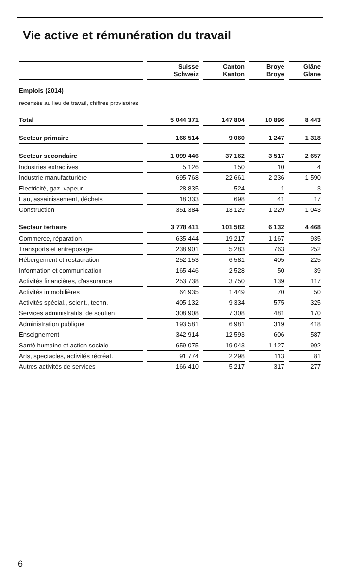Vie active et rémunération du travail
| | Suisse Schweiz | Canton Kanton | Broye Broye | Glâne Glane |
| --- | --- | --- | --- | --- |
| Emplois (2014) | | | | |
| recensés au lieu de travail, chiffres provisoires | | | | |
| Total | 5 044 371 | 147 804 | 10 896 | 8 443 |
| Secteur primaire | 166 514 | 9 060 | 1 247 | 1 318 |
| Secteur secondaire | 1 099 446 | 37 162 | 3 517 | 2 657 |
| Industries extractives | 5 126 | 150 | 10 | 4 |
| Industrie manufacturière | 695 768 | 22 661 | 2 236 | 1 590 |
| Electricité, gaz, vapeur | 28 835 | 524 | 1 | 3 |
| Eau, assainissement, déchets | 18 333 | 698 | 41 | 17 |
| Construction | 351 384 | 13 129 | 1 229 | 1 043 |
| Secteur tertiaire | 3 778 411 | 101 582 | 6 132 | 4 468 |
| Commerce, réparation | 635 444 | 19 217 | 1 167 | 935 |
| Transports et entreposage | 238 901 | 5 283 | 763 | 252 |
| Hébergement et restauration | 252 153 | 6 581 | 405 | 225 |
| Information et communication | 165 446 | 2 528 | 50 | 39 |
| Activités financières, d'assurance | 253 738 | 3 750 | 139 | 117 |
| Activités immobilières | 64 935 | 1 449 | 70 | 50 |
| Activités spécial., scient., techn. | 405 132 | 9 334 | 575 | 325 |
| Services administratifs, de soutien | 308 908 | 7 308 | 481 | 170 |
| Administration publique | 193 581 | 6 981 | 319 | 418 |
| Enseignement | 342 914 | 12 593 | 606 | 587 |
| Santé humaine et action sociale | 659 075 | 19 043 | 1 127 | 992 |
| Arts, spectacles, activités récréat. | 91 774 | 2 298 | 113 | 81 |
| Autres activités de services | 166 410 | 5 217 | 317 | 277 |
6